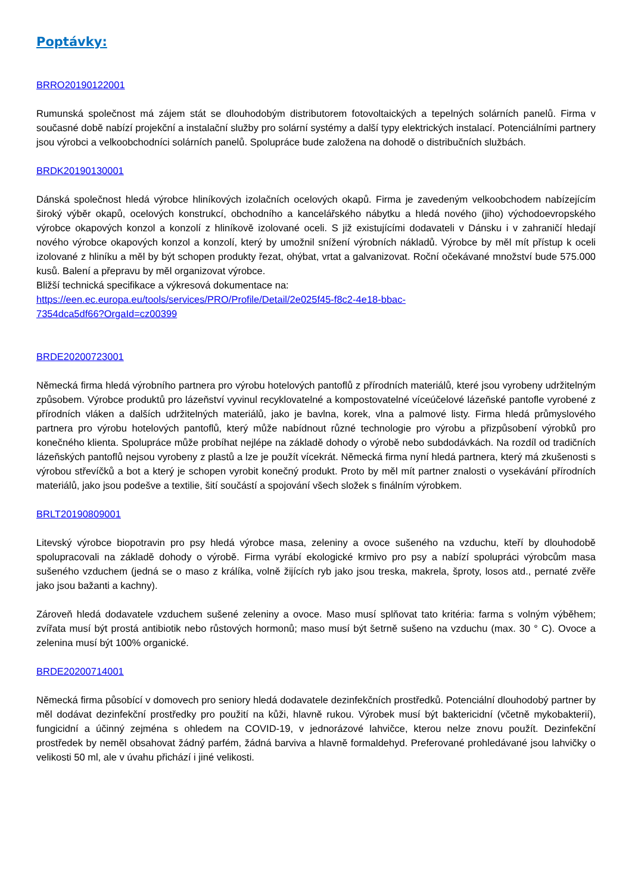Poptávky:
BRRO20190122001
Rumunská společnost má zájem stát se dlouhodobým distributorem fotovoltaických a tepelných solárních panelů. Firma v současné době nabízí projekční a instalační služby pro solární systémy a další typy elektrických instalací. Potenciálními partnery jsou výrobci a velkoobchodníci solárních panelů. Spolupráce bude založena na dohodě o distribučních službách.
BRDK20190130001
Dánská společnost hledá výrobce hliníkových izolačních ocelových okapů. Firma je zavedeným velkoobchodem nabízejícím široký výběr okapů, ocelových konstrukcí, obchodního a kancelářského nábytku a hledá nového (jiho) východoevropského výrobce okapových konzol a konzolí z hliníkově izolované oceli. S již existujícími dodavateli v Dánsku i v zahraničí hledají nového výrobce okapových konzol a konzolí, který by umožnil snížení výrobních nákladů. Výrobce by měl mít přístup k oceli izolované z hliníku a měl by být schopen produkty řezat, ohýbat, vrtat a galvanizovat. Roční očekávané množství bude 575.000 kusů. Balení a přepravu by měl organizovat výrobce.
Bližší technická specifikace a výkresová dokumentace na:
https://een.ec.europa.eu/tools/services/PRO/Profile/Detail/2e025f45-f8c2-4e18-bbac-
7354dca5df66?OrgaId=cz00399
BRDE20200723001
Německá firma hledá výrobního partnera pro výrobu hotelových pantoflů z přírodních materiálů, které jsou vyrobeny udržitelným způsobem. Výrobce produktů pro lázeňství vyvinul recyklovatelné a kompostovatelné víceúčelové lázeňské pantofle vyrobené z přírodních vláken a dalších udržitelných materiálů, jako je bavlna, korek, vlna a palmové listy. Firma hledá průmyslového partnera pro výrobu hotelových pantoflů, který může nabídnout různé technologie pro výrobu a přizpůsobení výrobků pro konečného klienta. Spolupráce může probíhat nejlépe na základě dohody o výrobě nebo subdodávkách. Na rozdíl od tradičních lázeňských pantoflů nejsou vyrobeny z plastů a lze je použít vícekrát. Německá firma nyní hledá partnera, který má zkušenosti s výrobou střevíčků a bot a který je schopen vyrobit konečný produkt. Proto by měl mít partner znalosti o vysekávání přírodních materiálů, jako jsou podešve a textilie, šití součástí a spojování všech složek s finálním výrobkem.
BRLT20190809001
Litevský výrobce biopotravin pro psy hledá výrobce masa, zeleniny a ovoce sušeného na vzduchu, kteří by dlouhodobě spolupracovali na základě dohody o výrobě. Firma vyrábí ekologické krmivo pro psy a nabízí spolupráci výrobcům masa sušeného vzduchem (jedná se o maso z králíka, volně žijících ryb jako jsou treska, makrela, šproty, losos atd., pernaté zvěře jako jsou bažanti a kachny).
Zároveň hledá dodavatele vzduchem sušené zeleniny a ovoce. Maso musí splňovat tato kritéria: farma s volným výběhem; zvířata musí být prostá antibiotik nebo růstových hormonů; maso musí být šetrně sušeno na vzduchu (max. 30 ° C). Ovoce a zelenina musí být 100% organické.
BRDE20200714001
Německá firma působící v domovech pro seniory hledá dodavatele dezinfekčních prostředků. Potenciální dlouhodobý partner by měl dodávat dezinfekční prostředky pro použití na kůži, hlavně rukou. Výrobek musí být baktericidní (včetně mykobakterií), fungicidní a účinný zejména s ohledem na COVID-19, v jednorázové lahvičce, kterou nelze znovu použít. Dezinfekční prostředek by neměl obsahovat žádný parfém, žádná barviva a hlavně formaldehyd. Preferované prohledávané jsou lahvičky o velikosti 50 ml, ale v úvahu přichází i jiné velikosti.